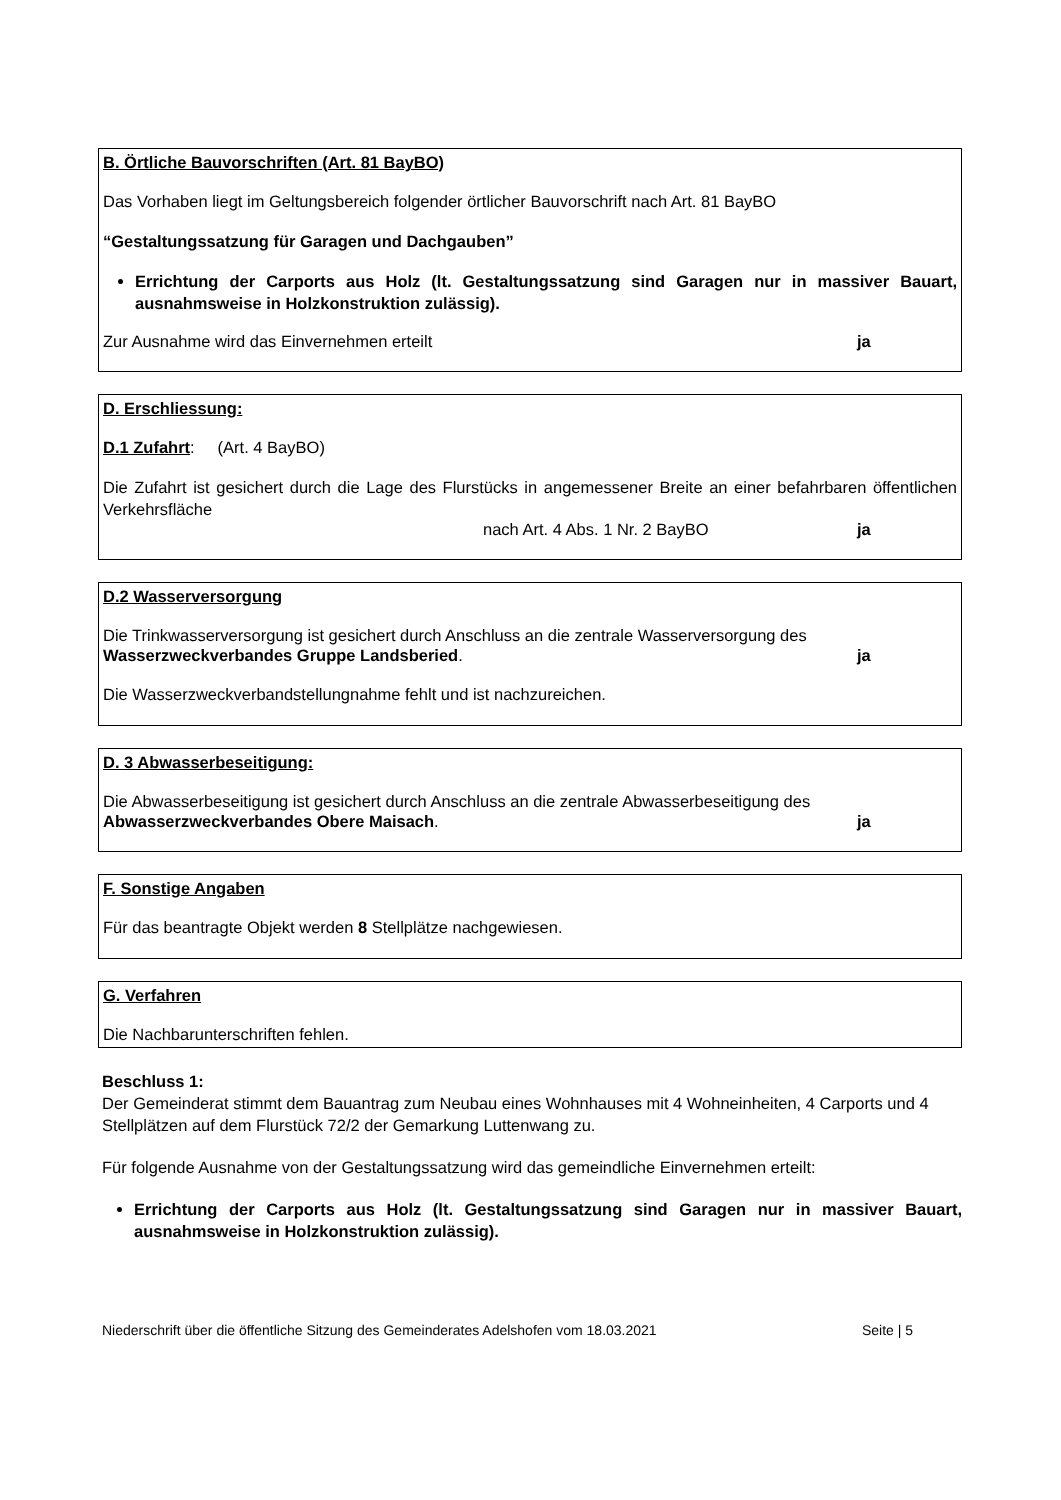B. Örtliche Bauvorschriften (Art. 81 BayBO)
Das Vorhaben liegt im Geltungsbereich folgender örtlicher Bauvorschrift nach Art. 81 BayBO
“Gestaltungssatzung für Garagen und Dachgauben”
Errichtung der Carports aus Holz (lt. Gestaltungssatzung sind Garagen nur in massiver Bauart, ausnahmsweise in Holzkonstruktion zulässig).
Zur Ausnahme wird das Einvernehmen erteilt ja
D. Erschliessung:
D.1 Zufahrt: (Art. 4 BayBO)
Die Zufahrt ist gesichert durch die Lage des Flurstücks in angemessener Breite an einer befahrbaren öffentlichen Verkehrsfläche
nach Art. 4 Abs. 1 Nr. 2 BayBO ja
D.2 Wasserversorgung
Die Trinkwasserversorgung ist gesichert durch Anschluss an die zentrale Wasserversorgung des
Wasserzweckverbandes Gruppe Landsberied. ja
Die Wasserzweckverbandstellungnahme fehlt und ist nachzureichen.
D. 3 Abwasserbeseitigung:
Die Abwasserbeseitigung ist gesichert durch Anschluss an die zentrale Abwasserbeseitigung des
Abwasserzweckverbandes Obere Maisach. ja
F. Sonstige Angaben
Für das beantragte Objekt werden 8 Stellplätze nachgewiesen.
G. Verfahren
Die Nachbarunterschriften fehlen.
Beschluss 1:
Der Gemeinderat stimmt dem Bauantrag zum Neubau eines Wohnhauses mit 4 Wohneinheiten, 4 Carports und 4 Stellplätzen auf dem Flurstück 72/2 der Gemarkung Luttenwang zu.
Für folgende Ausnahme von der Gestaltungssatzung wird das gemeindliche Einvernehmen erteilt:
Errichtung der Carports aus Holz (lt. Gestaltungssatzung sind Garagen nur in massiver Bauart, ausnahmsweise in Holzkonstruktion zulässig).
Niederschrift über die öffentliche Sitzung des Gemeinderates Adelshofen vom 18.03.2021 Seite | 5